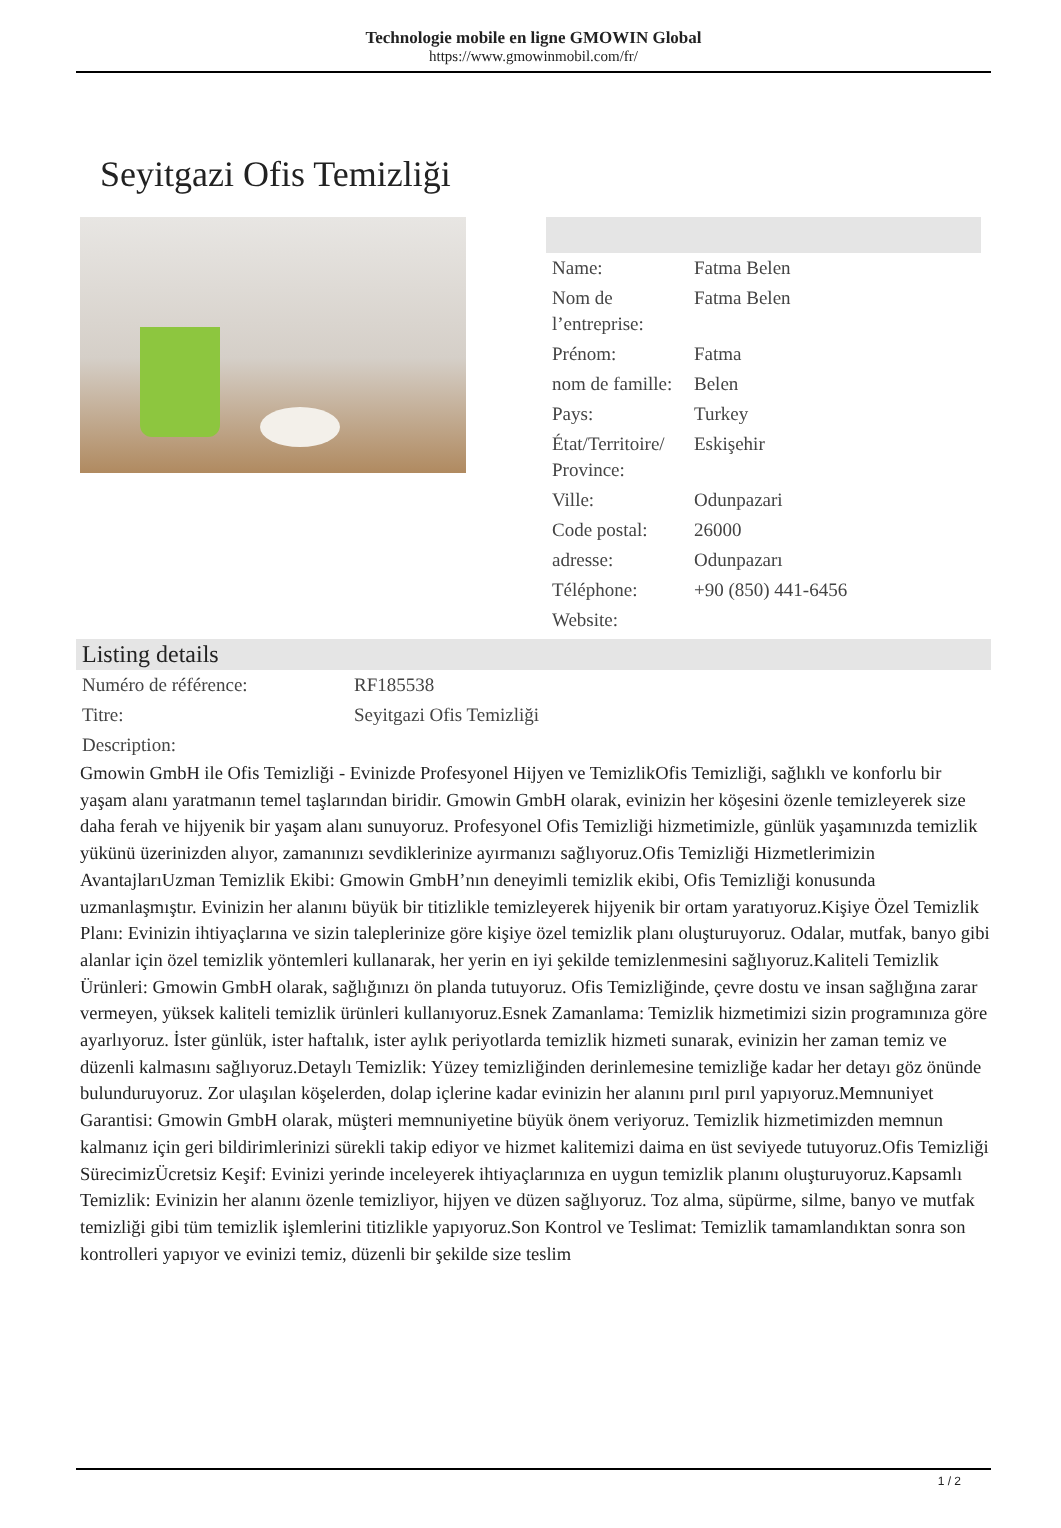Technologie mobile en ligne GMOWIN Global
https://www.gmowinmobil.com/fr/
Seyitgazi Ofis Temizliği
| Name: | Fatma Belen |
| Nom de l’entreprise: | Fatma Belen |
| Prénom: | Fatma |
| nom de famille: | Belen |
| Pays: | Turkey |
| État/Territoire/ Province: | Eskişehir |
| Ville: | Odunpazari |
| Code postal: | 26000 |
| adresse: | Odunpazarı |
| Téléphone: | +90 (850) 441-6456 |
| Website: | |
Listing details
| Numéro de référence: | RF185538 |
| Titre: | Seyitgazi Ofis Temizliği |
| Description: | |
Gmowin GmbH ile Ofis Temizliği - Evinizde Profesyonel Hijyen ve TemizlikOfis Temizliği, sağlıklı ve konforlu bir yaşam alanı yaratmanın temel taşlarından biridir. Gmowin GmbH olarak, evinizin her köşesini özenle temizleyerek size daha ferah ve hijyenik bir yaşam alanı sunuyoruz. Profesyonel Ofis Temizliği hizmetimizle, günlük yaşamınızda temizlik yükünü üzerinizden alıyor, zamanınızı sevdiklerinize ayırmanızı sağlıyoruz.Ofis Temizliği Hizmetlerimizin AvantajlarıUzman Temizlik Ekibi: Gmowin GmbH’nın deneyimli temizlik ekibi, Ofis Temizliği konusunda uzmanlaşmıştır. Evinizin her alanını büyük bir titizlikle temizleyerek hijyenik bir ortam yaratıyoruz.Kişiye Özel Temizlik Planı: Evinizin ihtiyaçlarına ve sizin taleplerinize göre kişiye özel temizlik planı oluşturuyoruz. Odalar, mutfak, banyo gibi alanlar için özel temizlik yöntemleri kullanarak, her yerin en iyi şekilde temizlenmesini sağlıyoruz.Kaliteli Temizlik Ürünleri: Gmowin GmbH olarak, sağlığınızı ön planda tutuyoruz. Ofis Temizliğinde, çevre dostu ve insan sağlığına zarar vermeyen, yüksek kaliteli temizlik ürünleri kullanıyoruz.Esnek Zamanlama: Temizlik hizmetimizi sizin programınıza göre ayarlıyoruz. İster günlük, ister haftalık, ister aylık periyotlarda temizlik hizmeti sunarak, evinizin her zaman temiz ve düzenli kalmasını sağlıyoruz.Detaylı Temizlik: Yüzey temizliğinden derinlemesine temizliğe kadar her detayı göz önünde bulunduruyoruz. Zor ulaşılan köşelerden, dolap içlerine kadar evinizin her alanını pırıl pırıl yapıyoruz.Memnuniyet Garantisi: Gmowin GmbH olarak, müşteri memnuniyetine büyük önem veriyoruz. Temizlik hizmetimizden memnun kalmanız için geri bildirimlerinizi sürekli takip ediyor ve hizmet kalitemizi daima en üst seviyede tutuyoruz.Ofis Temizliği SürecimizÜcretsiz Keşif: Evinizi yerinde inceleyerek ihtiyaçlarınıza en uygun temizlik planını oluşturuyoruz.Kapsamlı Temizlik: Evinizin her alanını özenle temizliyor, hijyen ve düzen sağlıyoruz. Toz alma, süpürme, silme, banyo ve mutfak temizliği gibi tüm temizlik işlemlerini titizlikle yapıyoruz.Son Kontrol ve Teslimat: Temizlik tamamlandıktan sonra son kontrolleri yapıyor ve evinizi temiz, düzenli bir şekilde size teslim
1 / 2